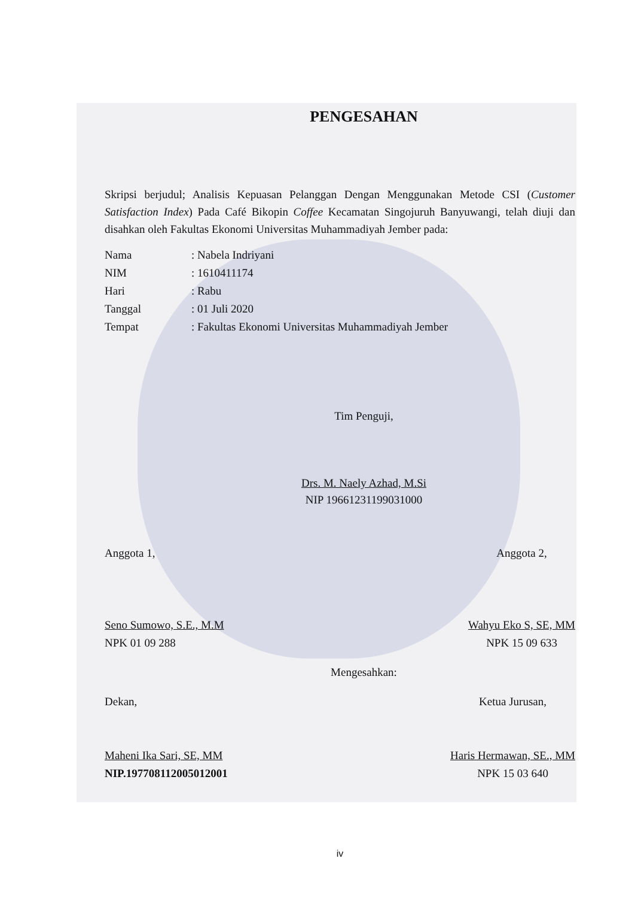PENGESAHAN
Skripsi berjudul; Analisis Kepuasan Pelanggan Dengan Menggunakan Metode CSI (Customer Satisfaction Index) Pada Café Bikopin Coffee Kecamatan Singojuruh Banyuwangi, telah diuji dan disahkan oleh Fakultas Ekonomi Universitas Muhammadiyah Jember pada:
Nama: Nabela Indriyani
NIM: 1610411174
Hari: Rabu
Tanggal: 01 Juli 2020
Tempat: Fakultas Ekonomi Universitas Muhammadiyah Jember
Tim Penguji,
Drs. M. Naely Azhad, M.Si
NIP 19661231199031000
Anggota 1,
Seno Sumowo, S.E., M.M
NPK 01 09 288
Anggota 2,
Wahyu Eko S, SE, MM
NPK 15 09 633
Mengesahkan:
Dekan,
Maheni Ika Sari, SE, MM
NIP.197708112005012001
Ketua Jurusan,
Haris Hermawan, SE., MM
NPK 15 03 640
iv